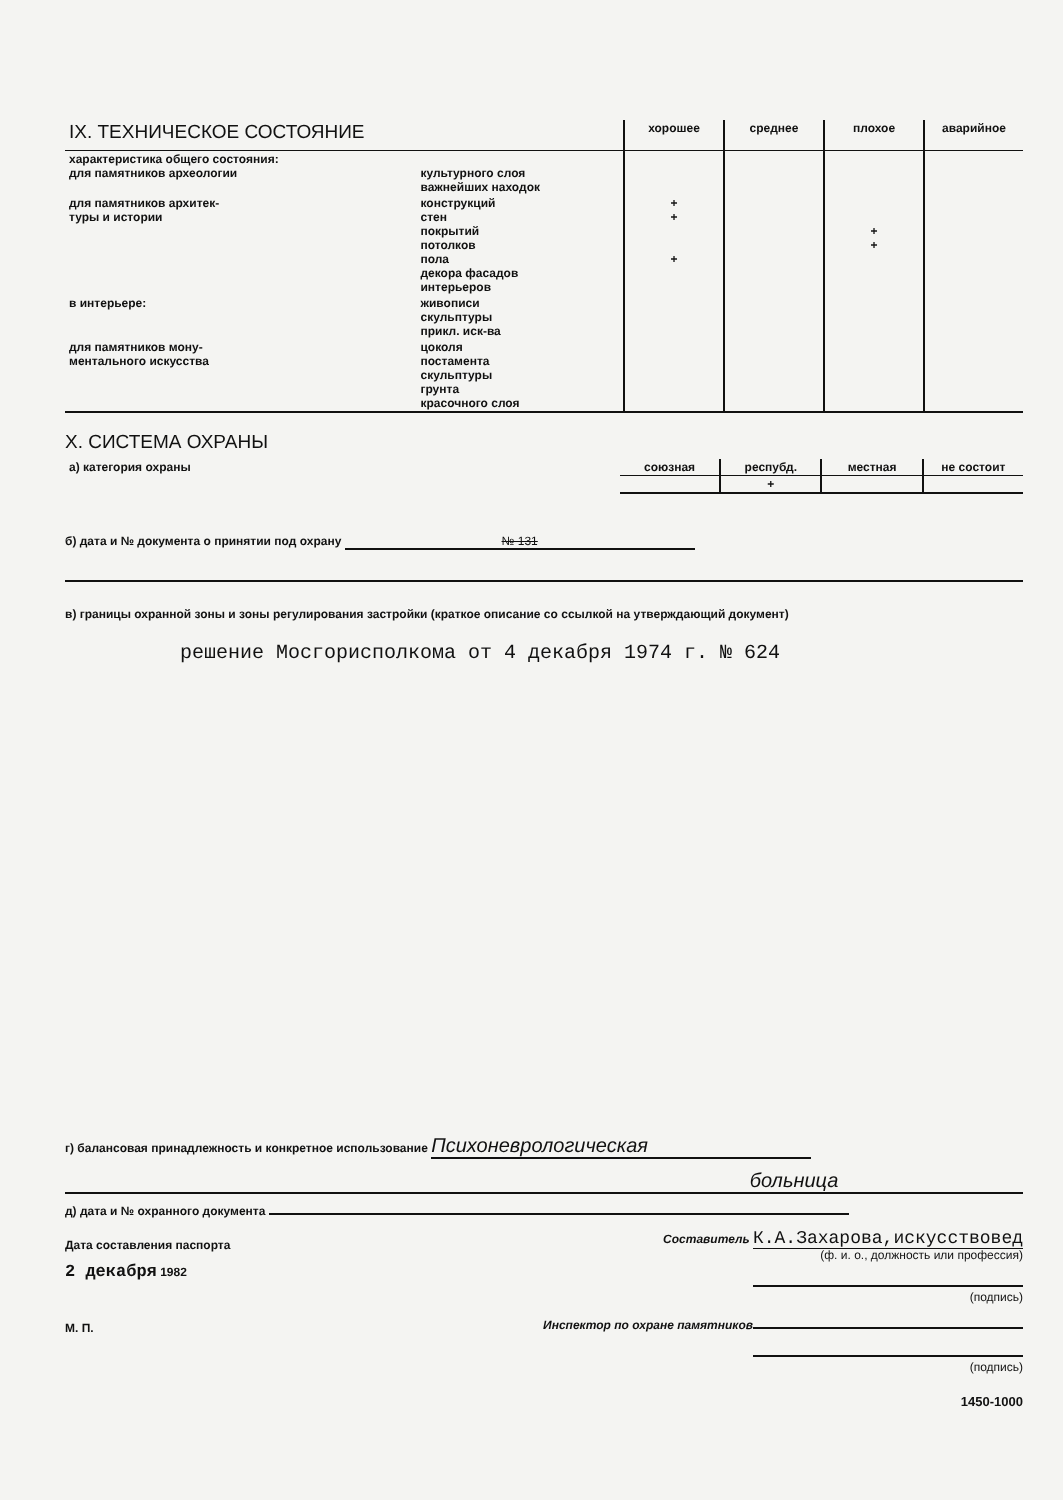| IX. ТЕХНИЧЕСКОЕ СОСТОЯНИЕ | | хорошее | среднее | плохое | аварийное |
| --- | --- | --- | --- | --- | --- |
| характеристика общего состояния: для памятников археологии | культурного слоя важнейших находок | | | | |
| для памятников архитек- туры и истории | конструкций стен покрытий потолков пола декора фасадов интерьеров | + + + | | + + | |
| в интерьере: | живописи скульптуры прикл. иск-ва | | | | |
| для памятников мону- ментального искусства | цоколя постамента скульптуры грунта красочного слоя | | | | |
X. СИСТЕМА ОХРАНЫ
| а) категория охраны | союзная | респубд. | местная | не состоит |
| | | + | | |
б) дата и № документа о принятии под охрану № 131
в) границы охранной зоны и зоны регулирования застройки (краткое описание со ссылкой на утверждающий документ)
решение Мосгорисполкома от 4 декабря 1974 г. № 624
г) балансовая принадлежность и конкретное использование Психоневрологическая
больница
д) дата и № охранного документа
Дата составления паспорта
2 декабря 1982
М. П.
Составитель К.А.Захарова,искусствовед
(ф. и. о., должность или профессия)
(подпись)
Инспектор по охране памятников
(подпись)
1450-1000